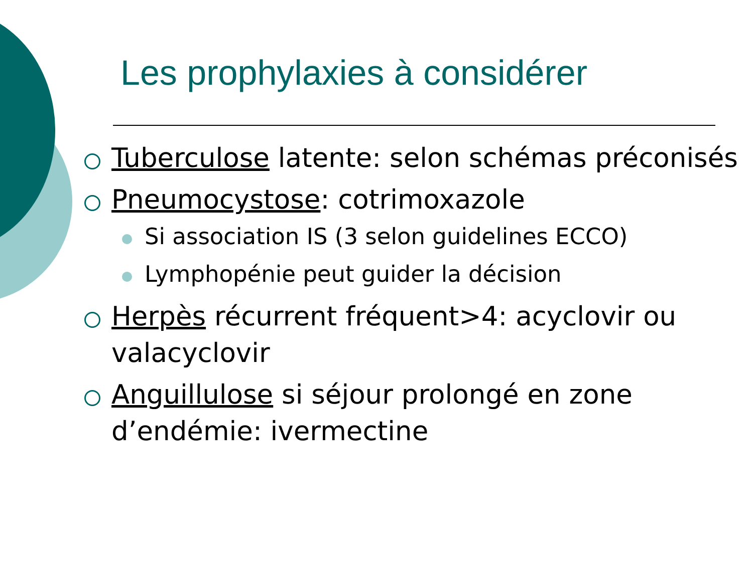Les prophylaxies à considérer
Tuberculose latente: selon schémas préconisés
Pneumocystose: cotrimoxazole
Si association IS (3 selon guidelines ECCO)
Lymphopénie peut guider la décision
Herpès récurrent fréquent>4: acyclovir ou valacyclovir
Anguillulose si séjour prolongé en zone d’endémie: ivermectine